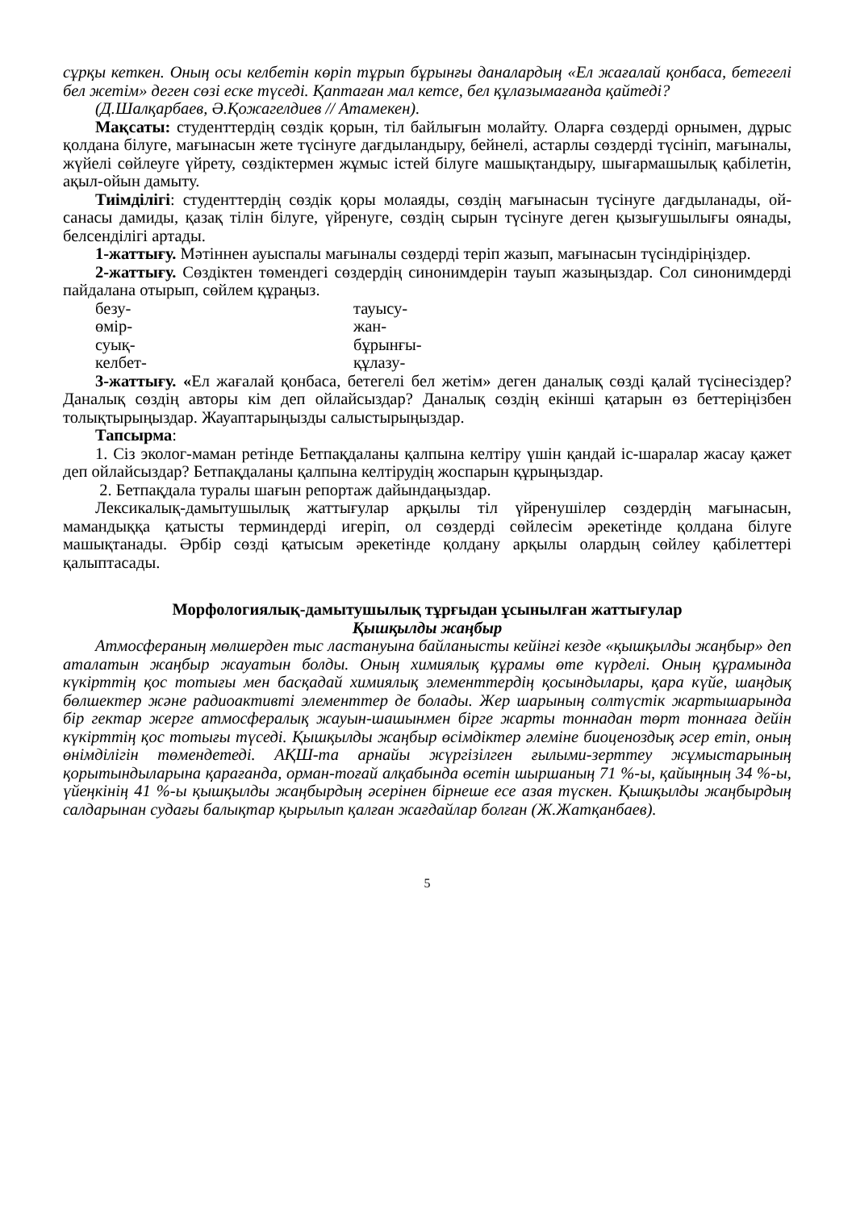сұрқы кеткен. Оның осы келбетін көріп тұрып бұрынғы даналардың «Ел жағалай қонбаса, бетегелі бел жетім» деген сөзі еске түседі. Қаптаған мал кетсе, бел құлазымағанда қайтеді?
(Д.Шалқарбаев, Ә.Қожагелдиев // Атамекен).
Мақсаты: студенттердің сөздік қорын, тіл байлығын молайту. Оларға сөздерді орнымен, дұрыс қолдана білуге, мағынасын жете түсінуге дағдыландыру, бейнелі, астарлы сөздерді түсініп, мағыналы, жүйелі сөйлеуге үйрету, сөздіктермен жұмыс істей білуге машықтандыру, шығармашылық қабілетін, ақыл-ойын дамыту.
Тиімділігі: студенттердің сөздік қоры молаяды, сөздің мағынасын түсінуге дағдыланады, ой-санасы дамиды, қазақ тілін білуге, үйренуге, сөздің сырын түсінуге деген қызығушылығы оянады, белсенділігі артады.
1-жаттығу. Мәтіннен ауыспалы мағыналы сөздерді теріп жазып, мағынасын түсіндіріңіздер.
2-жаттығу. Сөздіктен төмендегі сөздердің синонимдерін тауып жазыңыздар. Сол синонимдерді пайдалана отырып, сөйлем құраңыз.
безу- тауысу- өмір- жан- суық- бұрынғы- келбет- құлазу-
3-жаттығу. «Ел жағалай қонбаса, бетегелі бел жетім» деген даналық сөзді қалай түсінесіздер? Даналық сөздің авторы кім деп ойлайсыздар? Даналық сөздің екінші қатарын өз беттеріңізбен толықтырыңыздар. Жауаптарыңызды салыстырыңыздар.
Тапсырма:
1. Сіз эколог-маман ретінде Бетпақдаланы қалпына келтіру үшін қандай іс-шаралар жасау қажет деп ойлайсыздар? Бетпақдаланы қалпына келтірудің жоспарын құрыңыздар.
2. Бетпақдала туралы шағын репортаж дайындаңыздар.
Лексикалық-дамытушылық жаттығулар арқылы тіл үйренушілер сөздердің мағынасын, мамандыққа қатысты терминдерді игеріп, ол сөздерді сөйлесім әрекетінде қолдана білуге машықтанады. Әрбір сөзді қатысым әрекетінде қолдану арқылы олардың сөйлеу қабілеттері қалыптасады.
Морфологиялық-дамытушылық тұрғыдан ұсынылған жаттығулар
Қышқылды жаңбыр
Атмосфераның мөлшерден тыс ластануына байланысты кейінгі кезде «қышқылды жаңбыр» деп аталатын жаңбыр жауатын болды. Оның химиялық құрамы өте күрделі. Оның құрамында күкірттің қос тотығы мен басқадай химиялық элементтердің қосындылары, қара күйе, шаңдық бөлшектер және радиоактивті элементтер де болады. Жер шарының солтүстік жартышарында бір гектар жерге атмосфералық жауын-шашынмен бірге жарты тоннадан төрт тоннаға дейін күкірттің қос тотығы түседі. Қышқылды жаңбыр өсімдіктер әлеміне биоценоздық әсер етіп, оның өнімділігін төмендетеді. АҚШ-та арнайы жүргізілген ғылыми-зерттеу жұмыстарының қорытындыларына қарағанда, орман-тоғай алқабында өсетін шыршаның 71 %-ы, қайыңның 34 %-ы, үйеңкінің 41 %-ы қышқылды жаңбырдың әсерінен бірнеше есе азая түскен. Қышқылды жаңбырдың салдарынан судағы балықтар қырылып қалған жағдайлар болған (Ж.Жатқанбаев).
5